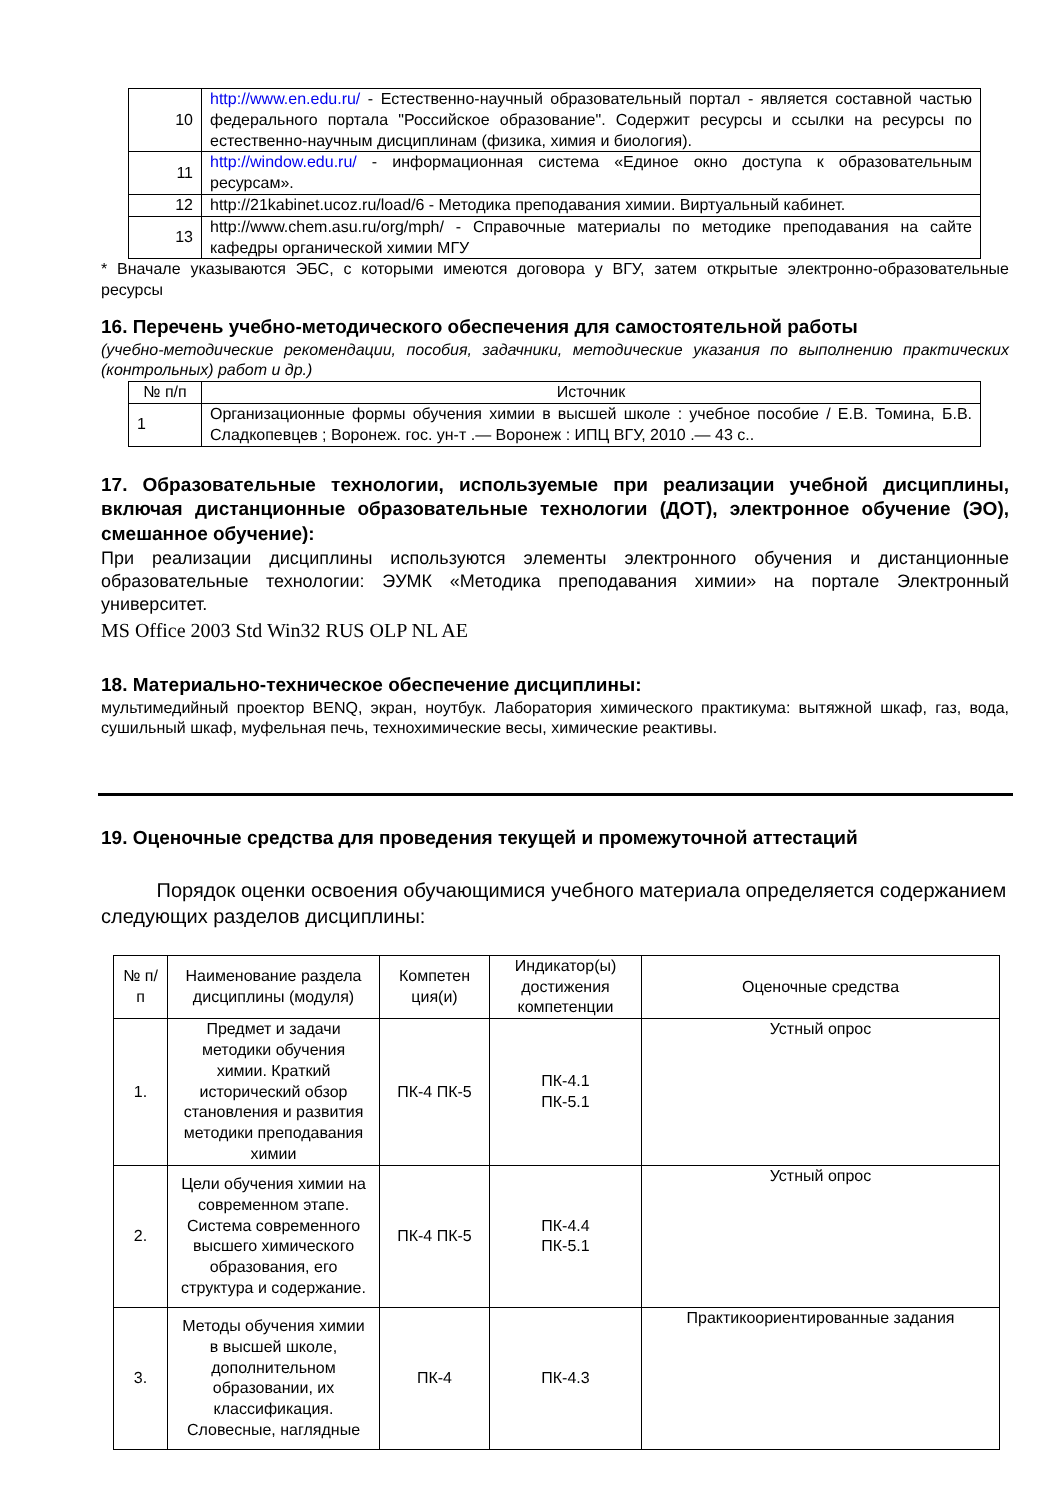| 10 | http://www.en.edu.ru/ - Естественно-научный образовательный портал - является составной частью федерального портала "Российское образование". Содержит ресурсы и ссылки на ресурсы по естественно-научным дисциплинам (физика, химия и биология). |
| 11 | http://window.edu.ru/ - информационная система «Единое окно доступа к образовательным ресурсам». |
| 12 | http://21kabinet.ucoz.ru/load/6 - Методика преподавания химии. Виртуальный кабинет. |
| 13 | http://www.chem.asu.ru/org/mph/ - Справочные материалы по методике преподавания на сайте кафедры органической химии МГУ |
* Вначале указываются ЭБС, с которыми имеются договора у ВГУ, затем открытые электронно-образовательные ресурсы
16. Перечень учебно-методического обеспечения для самостоятельной работы
(учебно-методические рекомендации, пособия, задачники, методические указания по выполнению практических (контрольных) работ и др.)
| № п/п | Источник |
| 1 | Организационные формы обучения химии в высшей школе : учебное пособие / Е.В. Томина, Б.В. Сладкопевцев ; Воронеж. гос. ун-т .— Воронеж : ИПЦ ВГУ, 2010 .— 43 с.. |
17. Образовательные технологии, используемые при реализации учебной дисциплины, включая дистанционные образовательные технологии (ДОТ), электронное обучение (ЭО), смешанное обучение):
При реализации дисциплины используются элементы электронного обучения и дистанционные образовательные технологии: ЭУМК «Методика преподавания химии» на портале Электронный университет.
MS Office 2003 Std Win32 RUS OLP NL AE
18. Материально-техническое обеспечение дисциплины:
мультимедийный проектор BENQ, экран, ноутбук. Лаборатория химического практикума: вытяжной шкаф, газ, вода, сушильный шкаф, муфельная печь, технохимические весы, химические реактивы.
19. Оценочные средства для проведения текущей и промежуточной аттестаций
Порядок оценки освоения обучающимися учебного материала определяется содержанием следующих разделов дисциплины:
| № п/п | Наименование раздела дисциплины (модуля) | Компетен ция(и) | Индикатор(ы) достижения компетенции | Оценочные средства |
| --- | --- | --- | --- | --- |
| 1. | Предмет и задачи методики обучения химии. Краткий исторический обзор становления и развития методики преподавания химии | ПК-4 ПК-5 | ПК-4.1 ПК-5.1 | Устный опрос |
| 2. | Цели обучения химии на современном этапе. Система современного высшего химического образования, его структура и содержание. | ПК-4 ПК-5 | ПК-4.4 ПК-5.1 | Устный опрос |
| 3. | Методы обучения химии в высшей школе, дополнительном образовании, их классификация. Словесные, наглядные | ПК-4 | ПК-4.3 | Практикоориентированные задания |